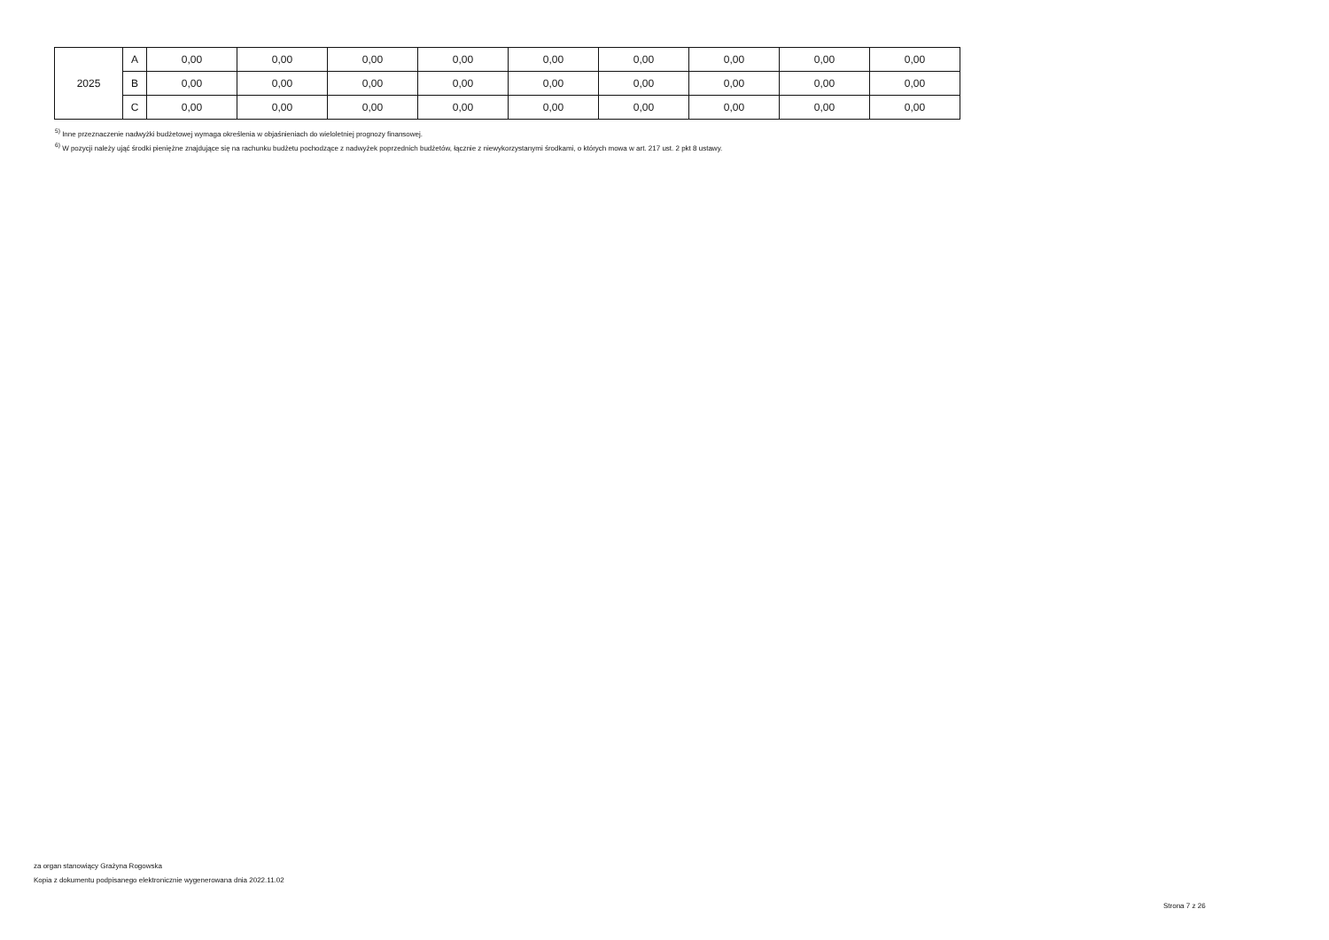| 2025 | A | 0,00 | 0,00 | 0,00 | 0,00 | 0,00 | 0,00 | 0,00 | 0,00 | 0,00 |
| | B | 0,00 | 0,00 | 0,00 | 0,00 | 0,00 | 0,00 | 0,00 | 0,00 | 0,00 |
| | C | 0,00 | 0,00 | 0,00 | 0,00 | 0,00 | 0,00 | 0,00 | 0,00 | 0,00 |
<sup>5)</sup> Inne przeznaczenie nadwyżki budżetowej wymaga określenia w objaśnieniach do wieloletniej prognozy finansowej.
<sup>6)</sup> W pozycji należy ująć środki pieniężne znajdujące się na rachunku budżetu pochodzące z nadwyżek poprzednich budżetów, łącznie z niewykorzystanymi środkami, o których mowa w art. 217 ust. 2 pkt 8 ustawy.
za organ stanowiący Grażyna Rogowska
Kopia z dokumentu podpisanego elektronicznie wygenerowana dnia 2022.11.02
Strona 7 z 26